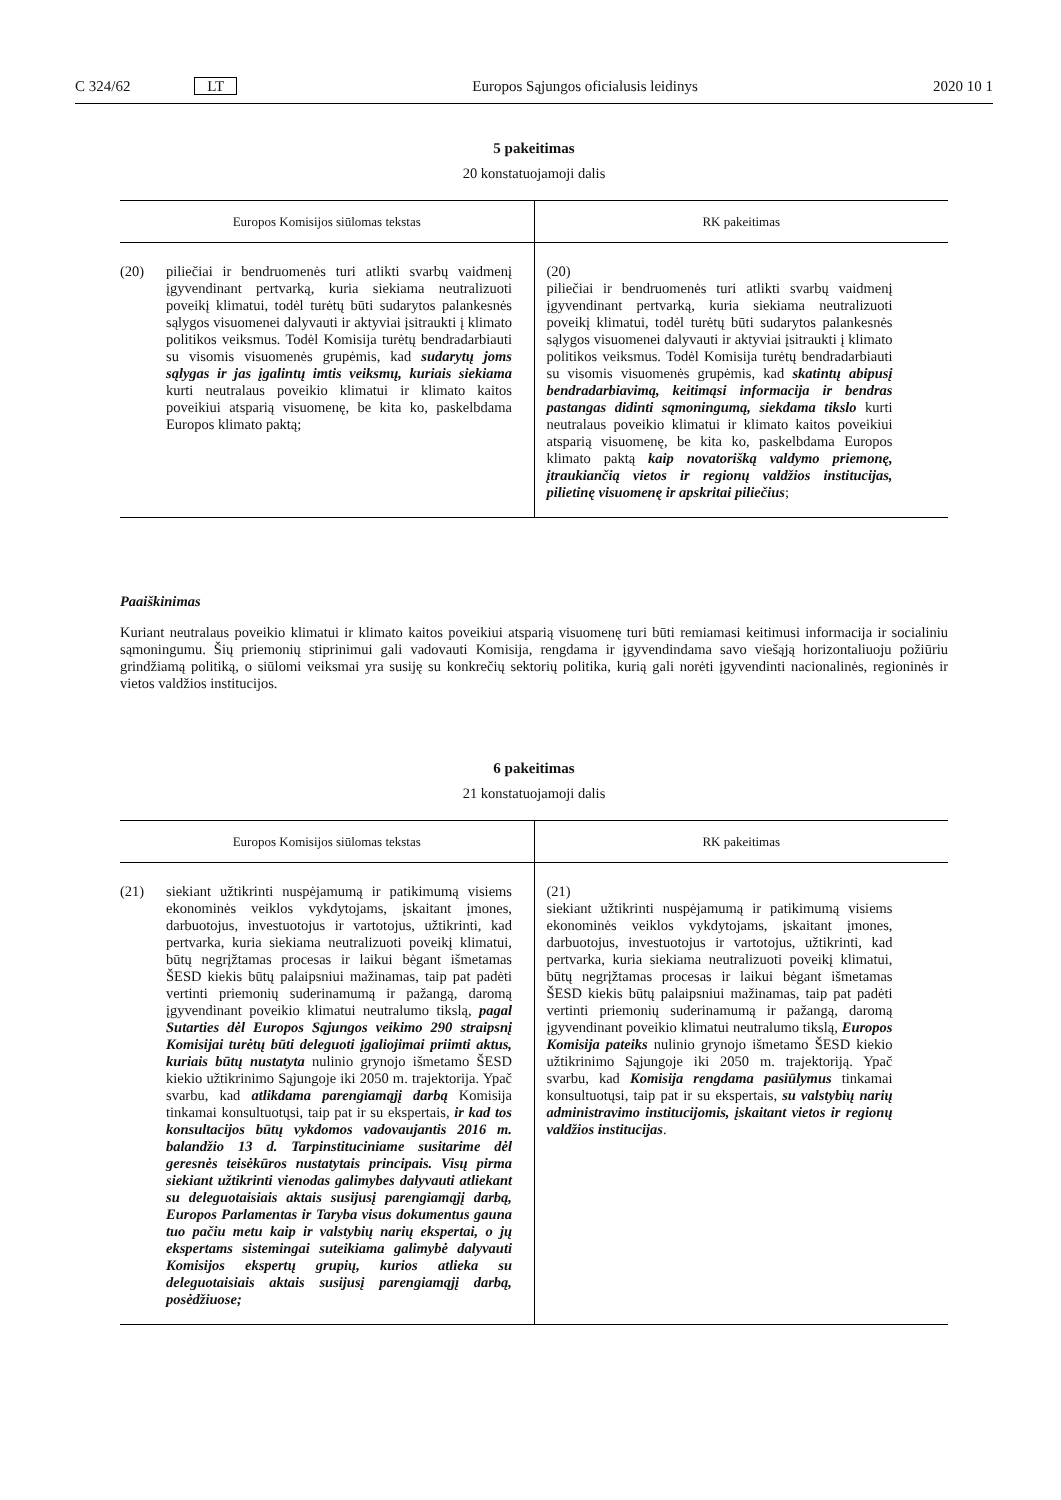C 324/62 LT Europos Sąjungos oficialusis leidinys 2020 10 1
5 pakeitimas
20 konstatuojamoji dalis
| Europos Komisijos siūlomas tekstas | RK pakeitimas |
| --- | --- |
| (20) piliečiai ir bendruomenės turi atlikti svarbų vaidmenį įgyvendinant pertvarką, kuria siekiama neutralizuoti poveikį klimatui, todėl turėtų būti sudarytos palankesnės sąlygos visuomenei dalyvauti ir aktyviai įsitraukti į klimato politikos veiksmus. Todėl Komisija turėtų bendradarbiauti su visomis visuomenės grupėmis, kad sudarytų joms sąlygas ir jas įgalintų imtis veiksmų, kuriais siekiama kurti neutralaus poveikio klimatui ir klimato kaitos poveikiui atsparią visuomenę, be kita ko, paskelbdama Europos klimato paktą; | (20) piliečiai ir bendruomenės turi atlikti svarbų vaidmenį įgyvendinant pertvarką, kuria siekiama neutralizuoti poveikį klimatui, todėl turėtų būti sudarytos palankesnės sąlygos visuomenei dalyvauti ir aktyviai įsitraukti į klimato politikos veiksmus. Todėl Komisija turėtų bendradarbiauti su visomis visuomenės grupėmis, kad skatintų abipusį bendradarbiavimą, keitimąsi informacija ir bendras pastangas didinti sąmoningumą, siekdama tikslo kurti neutralaus poveikio klimatui ir klimato kaitos poveikiui atsparią visuomenę, be kita ko, paskelbdama Europos klimato paktą kaip novatorišką valdymo priemonę, įtraukiančią vietos ir regionų valdžios institucijas, pilietinę visuomenę ir apskritai piliečius ; |
Paaiškinimas
Kuriant neutralaus poveikio klimatui ir klimato kaitos poveikiui atsparią visuomenę turi būti remiamasi keitimusi informacija ir socialiniu sąmoningumu. Šių priemonių stiprinimui gali vadovauti Komisija, rengdama ir įgyvendindama savo viešąją horizontaliuoju požiūriu grindžiamą politiką, o siūlomi veiksmai yra susiję su konkrečių sektorių politika, kurią gali norėti įgyvendinti nacionalinės, regioninės ir vietos valdžios institucijos.
6 pakeitimas
21 konstatuojamoji dalis
| Europos Komisijos siūlomas tekstas | RK pakeitimas |
| --- | --- |
| (21) siekiant užtikrinti nuspėjamumą ir patikimumą visiems ekonominės veiklos vykdytojams, įskaitant įmones, darbuotojus, investuotojus ir vartotojus, užtikrinti, kad pertvarka, kuria siekiama neutralizuoti poveikį klimatui, būtų negrįžtamas procesas ir laikui bėgant išmetamas ŠESD kiekis būtų palaipsniui mažinamas, taip pat padėti vertinti priemonių suderinamumą ir pažangą, daromą įgyvendinant poveikio klimatui neutralumo tikslą, pagal Sutarties dėl Europos Sąjungos veikimo 290 straipsnį Komisijai turėtų būti deleguoti įgaliojimai priimti aktus, kuriais būtų nustatyta nulinio grynojo išmetamo ŠESD kiekio užtikrinimo Sąjungoje iki 2050 m. trajektorija. Ypač svarbu, kad atlikdama parengiamąjį darbą Komisija tinkamai konsultuotųsi, taip pat ir su ekspertais, ir kad tos konsultacijos būtų vykdomos vadovaujantis 2016 m. balandžio 13 d. Tarpinstituciniame susitarime dėl geresnės teisėkūros nustatytais principais. Visų pirma siekiant užtikrinti vienodas galimybes dalyvauti atliekant su deleguotaisiais aktais susijusį parengiamąjį darbą, Europos Parlamentas ir Taryba visus dokumentus gauna tuo pačiu metu kaip ir valstybių narių ekspertai, o jų ekspertams sistemingai suteikiama galimybė dalyvauti Komisijos ekspertų grupių, kurios atlieka su deleguotaisiais aktais susijusį parengiamąjį darbą, posėdžiuose; | (21) siekiant užtikrinti nuspėjamumą ir patikimumą visiems ekonominės veiklos vykdytojams, įskaitant įmones, darbuotojus, investuotojus ir vartotojus, užtikrinti, kad pertvarka, kuria siekiama neutralizuoti poveikį klimatui, būtų negrįžtamas procesas ir laikui bėgant išmetamas ŠESD kiekis būtų palaipsniui mažinamas, taip pat padėti vertinti priemonių suderinamumą ir pažangą, daromą įgyvendinant poveikio klimatui neutralumo tikslą, Europos Komisija pateiks nulinio grynojo išmetamo ŠESD kiekio užtikrinimo Sąjungoje iki 2050 m. trajektoriją. Ypač svarbu, kad Komisija rengdama pasiūlymus tinkamai konsultuotųsi, taip pat ir su ekspertais, su valstybių narių administravimo institucijomis, įskaitant vietos ir regionų valdžios institucijas . |